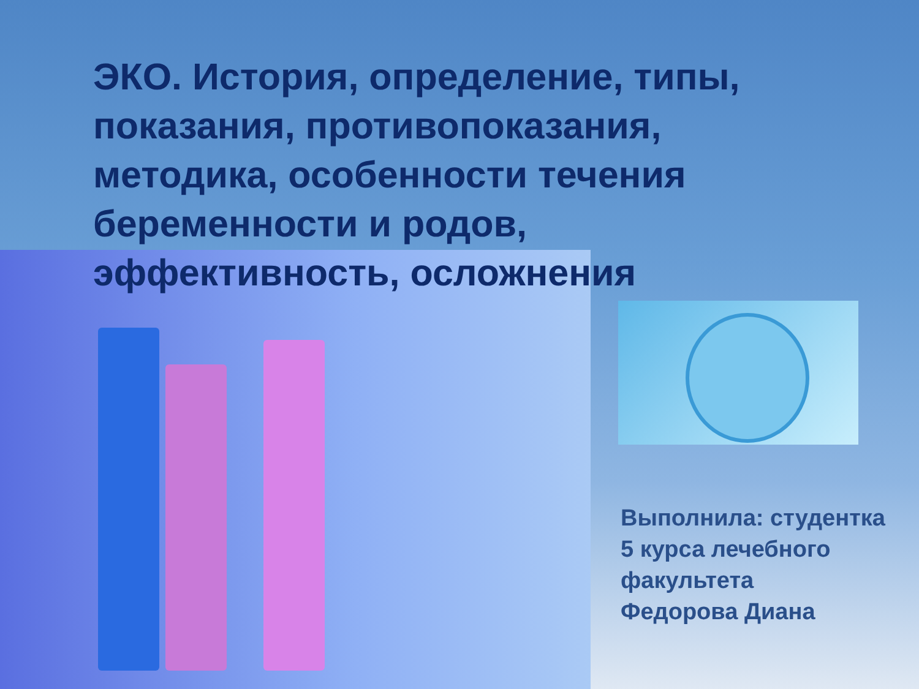ЭКО. История, определение, типы, показания, противопоказания, методика, особенности течения беременности и родов, эффективность, осложнения
Выполнила: студентка
5 курса лечебного
факультета
Федорова Диана